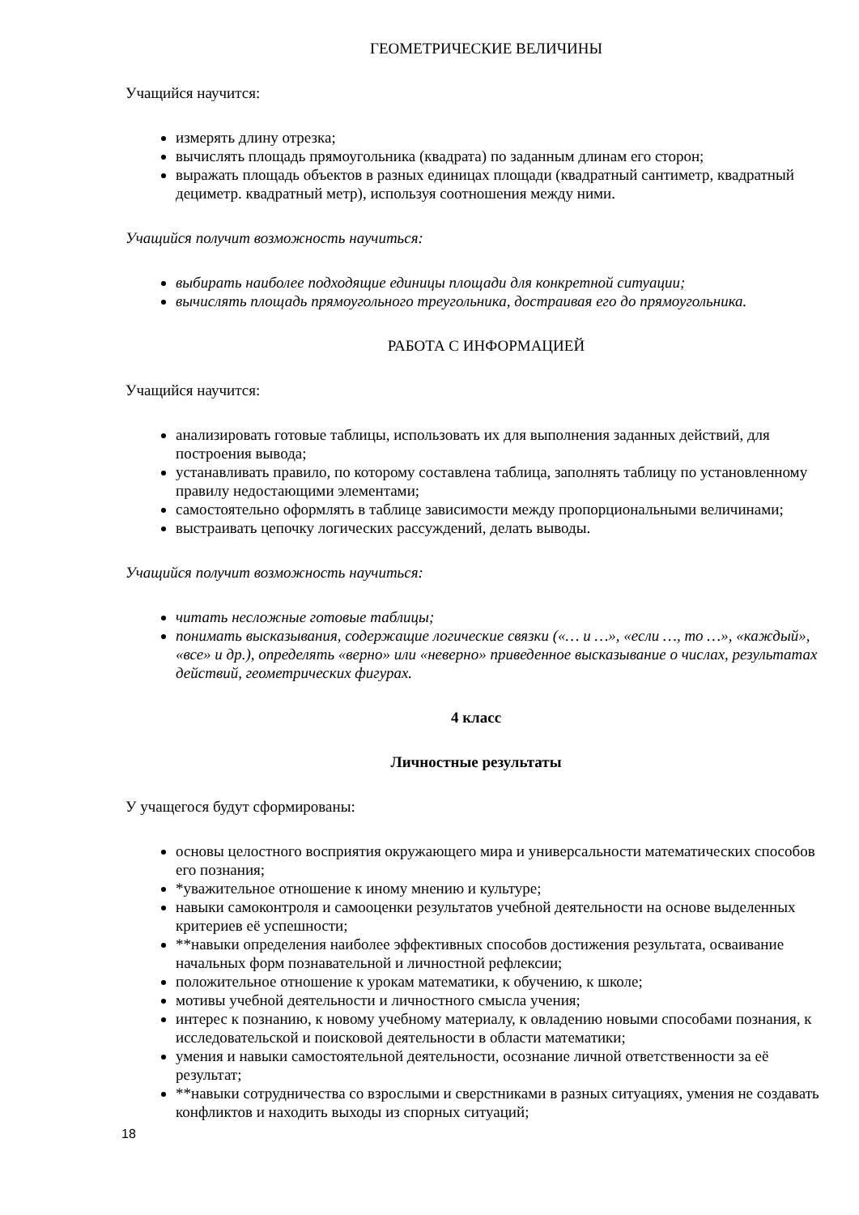ГЕОМЕТРИЧЕСКИЕ ВЕЛИЧИНЫ
Учащийся научится:
измерять длину отрезка;
вычислять площадь прямоугольника (квадрата) по заданным длинам его сторон;
выражать площадь объектов в разных единицах площади (квадратный сантиметр, квадратный дециметр. квадратный метр), используя соотношения между ними.
Учащийся получит возможность научиться:
выбирать наиболее подходящие единицы площади для конкретной ситуации;
вычислять площадь прямоугольного треугольника, достраивая его до прямоугольника.
РАБОТА С ИНФОРМАЦИЕЙ
Учащийся научится:
анализировать готовые таблицы, использовать их для выполнения заданных действий, для построения вывода;
устанавливать правило, по которому составлена таблица, заполнять таблицу по установленному правилу недостающими элементами;
самостоятельно оформлять в таблице зависимости между пропорциональными величинами;
выстраивать цепочку логических рассуждений, делать выводы.
Учащийся получит возможность научиться:
читать несложные готовые таблицы;
понимать высказывания, содержащие логические связки («… и …», «если …, то …», «каждый», «все» и др.), определять «верно» или «неверно» приведенное высказывание о числах, результатах действий, геометрических фигурах.
4 класс
Личностные результаты
У учащегося будут сформированы:
основы целостного восприятия окружающего мира и универсальности математических способов его познания;
*уважительное отношение к иному мнению и культуре;
навыки самоконтроля и самооценки результатов учебной деятельности на основе выделенных критериев её успешности;
**навыки определения наиболее эффективных способов достижения результата, осваивание начальных форм познавательной и личностной рефлексии;
положительное отношение к урокам математики, к обучению, к школе;
мотивы учебной деятельности и личностного смысла учения;
интерес к познанию, к новому учебному материалу, к овладению новыми способами познания, к исследовательской и поисковой деятельности в области математики;
умения и навыки самостоятельной деятельности, осознание личной ответственности за её результат;
**навыки сотрудничества со взрослыми и сверстниками в разных ситуациях, умения не создавать конфликтов и находить выходы из спорных ситуаций;
18